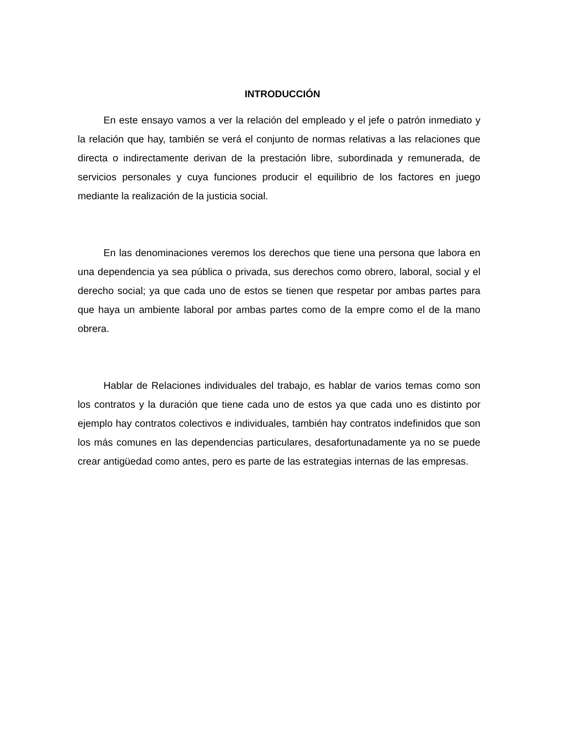INTRODUCCIÓN
En este ensayo vamos a ver la relación del empleado y el jefe o patrón inmediato y la relación que hay, también se verá el conjunto de normas relativas a las relaciones que directa o indirectamente derivan de la prestación libre, subordinada y remunerada, de servicios personales y cuya funciones producir el equilibrio de los factores en juego mediante la realización de la justicia social.
En las denominaciones veremos los derechos que tiene una persona que labora en una dependencia ya sea pública o privada, sus derechos como obrero, laboral, social y el derecho social; ya que cada uno de estos se tienen que respetar por ambas partes para que haya un ambiente laboral por ambas partes como de la empre como el de la mano obrera.
Hablar de Relaciones individuales del trabajo, es hablar de varios temas como son los contratos y la duración que tiene cada uno de estos ya que cada uno es distinto por ejemplo hay contratos colectivos e individuales, también hay contratos indefinidos que son los más comunes en las dependencias particulares, desafortunadamente ya no se puede crear antigüedad como antes, pero es parte de las estrategias internas de las empresas.